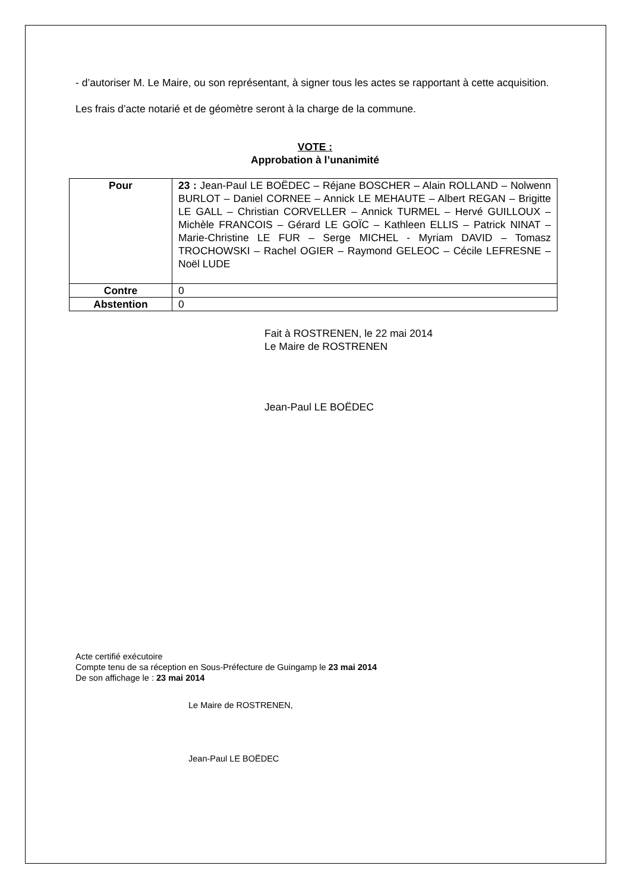- d’autoriser M. Le Maire, ou son représentant, à signer tous les actes se rapportant à cette acquisition.
Les frais d’acte notarié et de géomètre seront à la charge de la commune.
VOTE :
Approbation à l’unanimité
| Pour | 23 : Jean-Paul LE BOËDEC – Réjane BOSCHER – Alain ROLLAND – Nolwenn BURLOT – Daniel CORNEE – Annick LE MEHAUTE – Albert REGAN – Brigitte LE GALL – Christian CORVELLER – Annick TURMEL – Hervé GUILLOUX – Michèle FRANCOIS – Gérard LE GOÏC – Kathleen ELLIS – Patrick NINAT – Marie-Christine LE FUR – Serge MICHEL - Myriam DAVID – Tomasz TROCHOWSKI – Rachel OGIER – Raymond GELEOC – Cécile LEFRESNE – Noël LUDE |
| Contre | 0 |
| Abstention | 0 |
Fait à ROSTRENEN, le 22 mai 2014
Le Maire de ROSTRENEN
Jean-Paul LE BOËDEC
Acte certifié exécutoire
Compte tenu de sa réception en Sous-Préfecture de Guingamp le 23 mai 2014
De son affichage le : 23 mai 2014
Le Maire de ROSTRENEN,
Jean-Paul LE BOËDEC